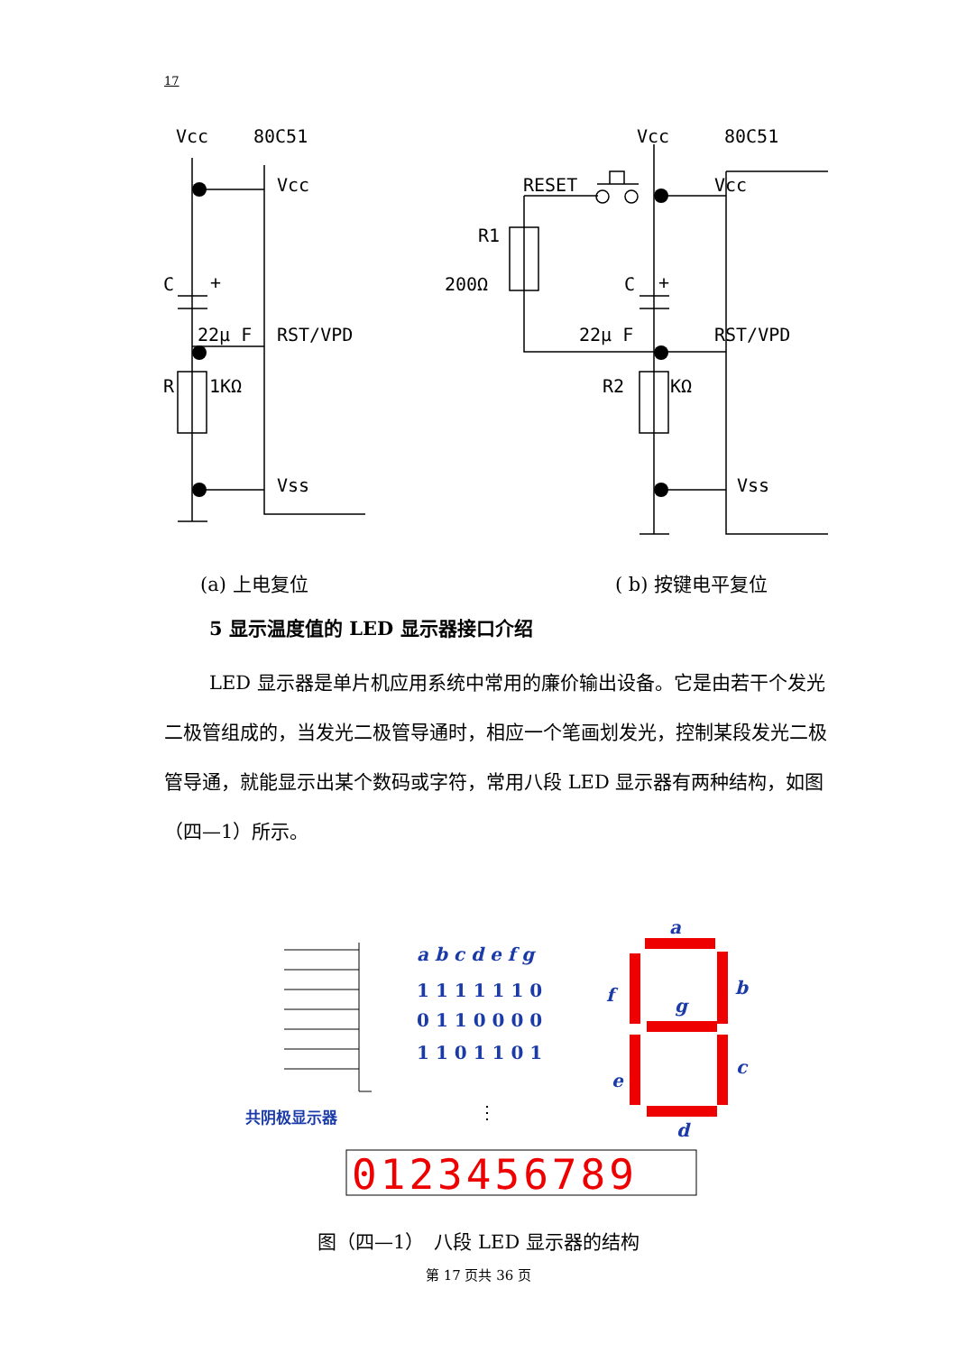17
Vcc
80C51
Vcc
C
+
22μ F
RST/VPD
R
1KΩ
Vss
Vcc
80C51
RESET
Vcc
R1
200Ω
C
+
22μ F
RST/VPD
R2
KΩ
Vss
(a) 上电复位
( b) 按键电平复位
共阴极显示器
a b c d e f g
1 1 1 1 1 1 0
0 1 1 0 0 0 0
1 1 0 1 1 0 1
a
b
c
d
e
f
g
⋮
0123456789
5 显示温度值的 LED 显示器接口介绍
LED 显示器是单片机应用系统中常用的廉价输出设备。它是由若干个发光二极管组成的，当发光二极管导通时，相应一个笔画划发光，控制某段发光二极管导通，就能显示出某个数码或字符，常用八段 LED 显示器有两种结构，如图（四—1）所示。
图（四—1）　八段 LED 显示器的结构
第 17 页共 36 页